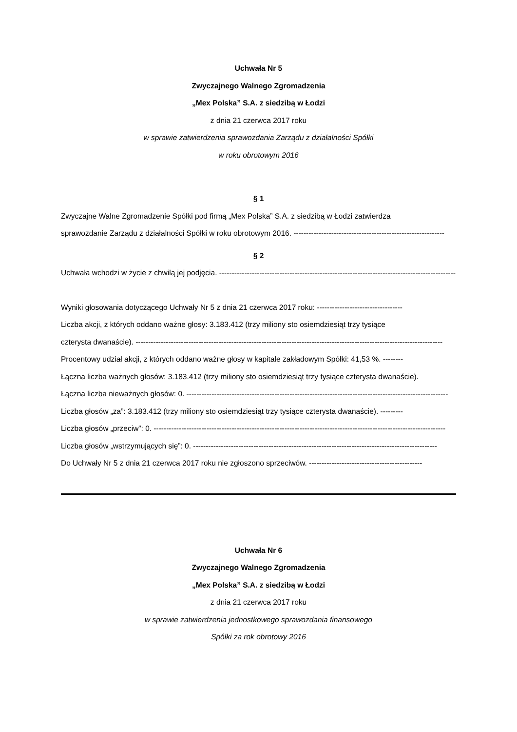Uchwała Nr 5
Zwyczajnego Walnego Zgromadzenia
„Mex Polska” S.A. z siedzibą w Łodzi
z dnia 21 czerwca 2017 roku
w sprawie zatwierdzenia sprawozdania Zarządu z działalności Spółki
w roku obrotowym 2016
§ 1
Zwyczajne Walne Zgromadzenie Spółki pod firmą „Mex Polska” S.A. z siedzibą w Łodzi zatwierdza
sprawozdanie Zarządu z działalności Spółki w roku obrotowym 2016. ------------------------------------------------------------
§ 2
Uchwała wchodzi w życie z chwilą jej podjęcia. -------------------------------------------------------------------------------------------------
Wyniki głosowania dotyczącego Uchwały Nr 5 z dnia 21 czerwca 2017 roku: ----------------------------------
Liczba akcji, z których oddano ważne głosy: 3.183.412 (trzy miliony sto osiemdziesiąt trzy tysiące
czterysta dwanaście). --------------------------------------------------------------------------------------------------------------------------
Procentowy udział akcji, z których oddano ważne głosy w kapitale zakładowym Spółki: 41,53 %. --------
Łączna liczba ważnych głosów: 3.183.412 (trzy miliony sto osiemdziesiąt trzy tysiące czterysta dwanaście).
Łączna liczba nieważnych głosów: 0. --------------------------------------------------------------------------------------------------------
Liczba głosów „za”: 3.183.412 (trzy miliony sto osiemdziesiąt trzy tysiące czterysta dwanaście). ---------
Liczba głosów „przeciw”: 0. --------------------------------------------------------------------------------------------------------------------
Liczba głosów „wstrzymujących się”: 0. -------------------------------------------------------------------------------------------------
Do Uchwały Nr 5 z dnia 21 czerwca 2017 roku nie zgłoszono sprzeciwów. ---------------------------------------------
Uchwała Nr 6
Zwyczajnego Walnego Zgromadzenia
„Mex Polska” S.A. z siedzibą w Łodzi
z dnia 21 czerwca 2017 roku
w sprawie zatwierdzenia jednostkowego sprawozdania finansowego
Spółki za rok obrotowy 2016